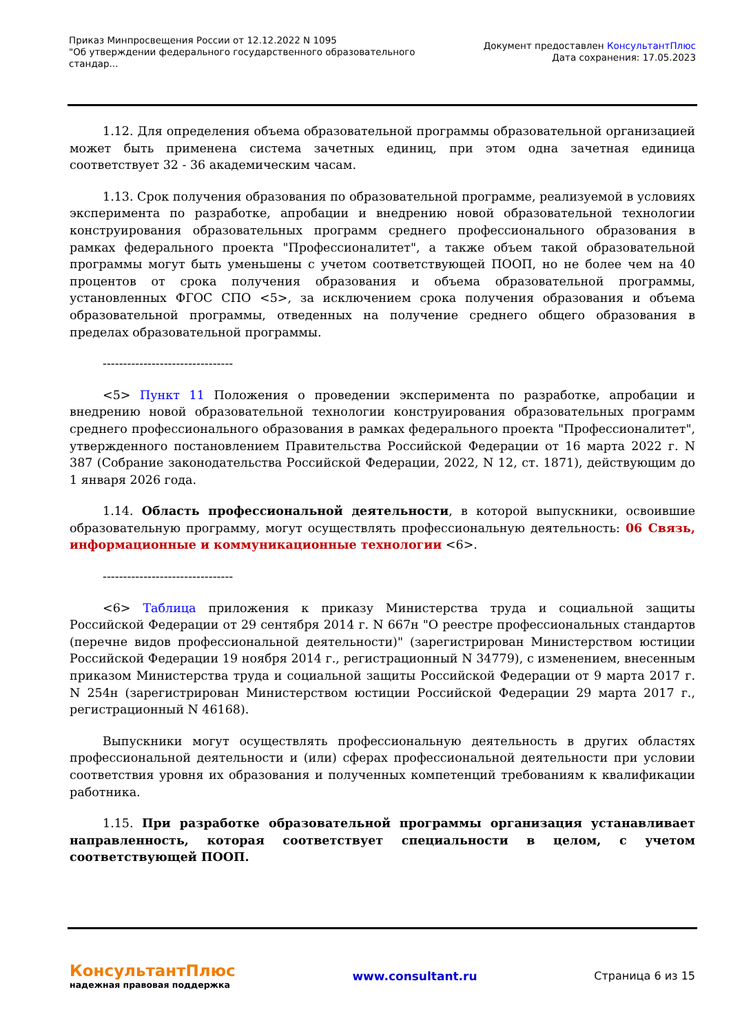Приказ Минпросвещения России от 12.12.2022 N 1095
"Об утверждении федерального государственного образовательного
стандар...
Документ предоставлен КонсультантПлюс
Дата сохранения: 17.05.2023
1.12. Для определения объема образовательной программы образовательной организацией может быть применена система зачетных единиц, при этом одна зачетная единица соответствует 32 - 36 академическим часам.
1.13. Срок получения образования по образовательной программе, реализуемой в условиях эксперимента по разработке, апробации и внедрению новой образовательной технологии конструирования образовательных программ среднего профессионального образования в рамках федерального проекта "Профессионалитет", а также объем такой образовательной программы могут быть уменьшены с учетом соответствующей ПООП, но не более чем на 40 процентов от срока получения образования и объема образовательной программы, установленных ФГОС СПО <5>, за исключением срока получения образования и объема образовательной программы, отведенных на получение среднего общего образования в пределах образовательной программы.
--------------------------------
<5> Пункт 11 Положения о проведении эксперимента по разработке, апробации и внедрению новой образовательной технологии конструирования образовательных программ среднего профессионального образования в рамках федерального проекта "Профессионалитет", утвержденного постановлением Правительства Российской Федерации от 16 марта 2022 г. N 387 (Собрание законодательства Российской Федерации, 2022, N 12, ст. 1871), действующим до 1 января 2026 года.
1.14. Область профессиональной деятельности, в которой выпускники, освоившие образовательную программу, могут осуществлять профессиональную деятельность: 06 Связь, информационные и коммуникационные технологии <6>.
--------------------------------
<6> Таблица приложения к приказу Министерства труда и социальной защиты Российской Федерации от 29 сентября 2014 г. N 667н "О реестре профессиональных стандартов (перечне видов профессиональной деятельности)" (зарегистрирован Министерством юстиции Российской Федерации 19 ноября 2014 г., регистрационный N 34779), с изменением, внесенным приказом Министерства труда и социальной защиты Российской Федерации от 9 марта 2017 г. N 254н (зарегистрирован Министерством юстиции Российской Федерации 29 марта 2017 г., регистрационный N 46168).
Выпускники могут осуществлять профессиональную деятельность в других областях профессиональной деятельности и (или) сферах профессиональной деятельности при условии соответствия уровня их образования и полученных компетенций требованиям к квалификации работника.
1.15. При разработке образовательной программы организация устанавливает направленность, которая соответствует специальности в целом, с учетом соответствующей ПООП.
КонсультантПлюс
надежная правовая поддержка
www.consultant.ru Страница 6 из 15